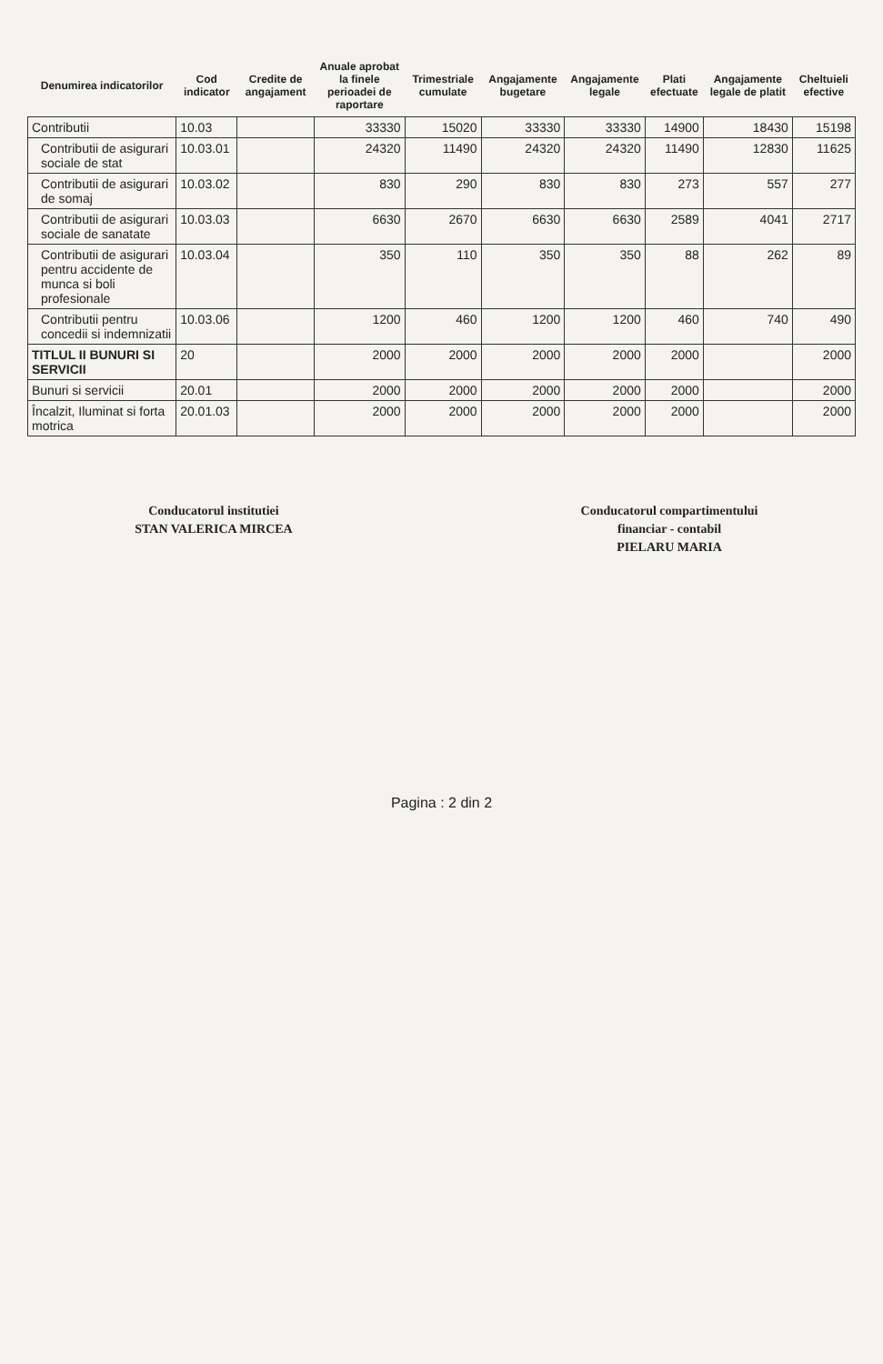| Denumirea indicatorilor | Cod indicator | Credite de angajament | Anuale aprobat la finele perioadei de raportare | Trimestriale cumulate | Angajamente bugetare | Angajamente legale | Plati efectuate | Angajamente legale de platit | Cheltuieli efective |
| --- | --- | --- | --- | --- | --- | --- | --- | --- | --- |
| Contributii | 10.03 | | 33330 | 15020 | 33330 | 33330 | 14900 | 18430 | 15198 |
| Contributii de asigurari sociale de stat | 10.03.01 | | 24320 | 11490 | 24320 | 24320 | 11490 | 12830 | 11625 |
| Contributii de asigurari de somaj | 10.03.02 | | 830 | 290 | 830 | 830 | 273 | 557 | 277 |
| Contributii de asigurari sociale de sanatate | 10.03.03 | | 6630 | 2670 | 6630 | 6630 | 2589 | 4041 | 2717 |
| Contributii de asigurari pentru accidente de munca si boli profesionale | 10.03.04 | | 350 | 110 | 350 | 350 | 88 | 262 | 89 |
| Contributii pentru concedii si indemnizatii | 10.03.06 | | 1200 | 460 | 1200 | 1200 | 460 | 740 | 490 |
| TITLUL II BUNURI SI SERVICII | 20 | | 2000 | 2000 | 2000 | 2000 | 2000 | | 2000 |
| Bunuri si servicii | 20.01 | | 2000 | 2000 | 2000 | 2000 | 2000 | | 2000 |
| Încalzit, Iluminat si forta motrica | 20.01.03 | | 2000 | 2000 | 2000 | 2000 | 2000 | | 2000 |
Conducatorul institutiei
STAN VALERICA MIRCEA
Conducatorul compartimentului
financiar - contabil
PIELARU MARIA
Pagina : 2 din 2